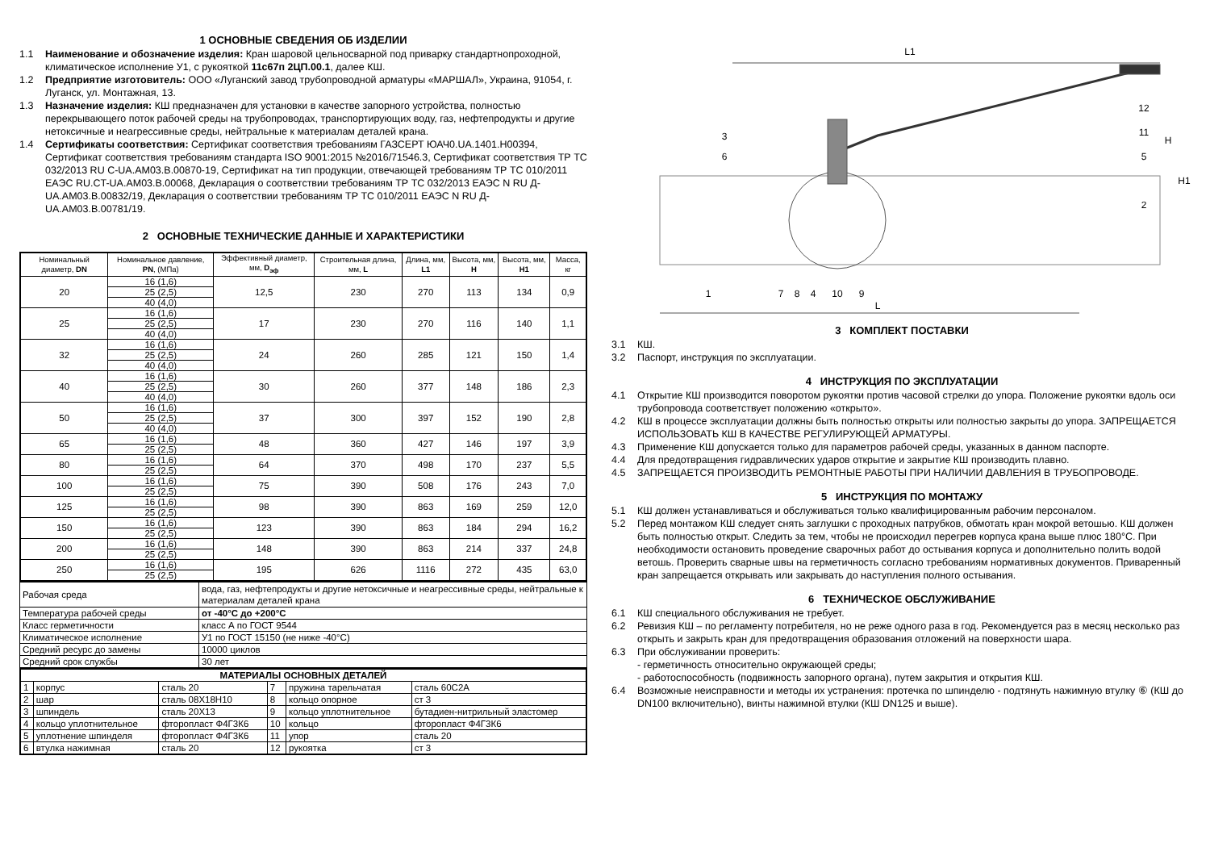1 ОСНОВНЫЕ СВЕДЕНИЯ ОБ ИЗДЕЛИИ
1.1 Наименование и обозначение изделия: Кран шаровой цельносварной под приварку стандартнопроходной, климатическое исполнение У1, с рукояткой 11с67п 2ЦП.00.1, далее КШ.
1.2 Предприятие изготовитель: ООО «Луганский завод трубопроводной арматуры «МАРШАЛ», Украина, 91054, г. Луганск, ул. Монтажная, 13.
1.3 Назначение изделия: КШ предназначен для установки в качестве запорного устройства, полностью перекрывающего поток рабочей среды на трубопроводах, транспортирующих воду, газ, нефтепродукты и другие нетоксичные и неагрессивные среды, нейтральные к материалам деталей крана.
1.4 Сертификаты соответствия: Сертификат соответствия требованиям ГАЗСЕРТ ЮАЧ0.UA.1401.Н00394, Сертификат соответствия требованиям стандарта ISO 9001:2015 №2016/71546.3, Сертификат соответствия ТР ТС 032/2013 RU C-UA.AM03.B.00870-19, Сертификат на тип продукции, отвечающей требованиям ТР ТС 010/2011 ЕАЭС RU.CT-UA.AM03.B.00068, Декларация о соответствии требованиям ТР ТС 032/2013 ЕАЭС N RU Д-UA.AM03.B.00832/19, Декларация о соответствии требованиям ТР ТС 010/2011 ЕАЭС N RU Д-UA.AM03.B.00781/19.
2 ОСНОВНЫЕ ТЕХНИЧЕСКИЕ ДАННЫЕ И ХАРАКТЕРИСТИКИ
| Номинальный диаметр, DN | Номинальное давление, PN , (МПа) | Эффективный диаметр, мм, D<sub>эф</sub> | Строительная длина, мм, L | Длина, мм, L1 | Высота, мм, H | Высота, мм, H1 | Масса, кг |
| --- | --- | --- | --- | --- | --- | --- | --- |
| 20 | 16 (1,6) | 12,5 | 230 | 270 | 113 | 134 | 0,9 |
| | 25 (2,5) | | | | | | |
| | 40 (4,0) | | | | | | |
| 25 | 16 (1,6) | 17 | 230 | 270 | 116 | 140 | 1,1 |
| | 25 (2,5) | | | | | | |
| | 40 (4,0) | | | | | | |
| 32 | 16 (1,6) | 24 | 260 | 285 | 121 | 150 | 1,4 |
| | 25 (2,5) | | | | | | |
| | 40 (4,0) | | | | | | |
| 40 | 16 (1,6) | 30 | 260 | 377 | 148 | 186 | 2,3 |
| | 25 (2,5) | | | | | | |
| | 40 (4,0) | | | | | | |
| 50 | 16 (1,6) | 37 | 300 | 397 | 152 | 190 | 2,8 |
| | 25 (2,5) | | | | | | |
| | 40 (4,0) | | | | | | |
| 65 | 16 (1,6) | 48 | 360 | 427 | 146 | 197 | 3,9 |
| | 25 (2,5) | | | | | | |
| 80 | 16 (1,6) | 64 | 370 | 498 | 170 | 237 | 5,5 |
| | 25 (2,5) | | | | | | |
| 100 | 16 (1,6) | 75 | 390 | 508 | 176 | 243 | 7,0 |
| | 25 (2,5) | | | | | | |
| 125 | 16 (1,6) | 98 | 390 | 863 | 169 | 259 | 12,0 |
| | 25 (2,5) | | | | | | |
| 150 | 16 (1,6) | 123 | 390 | 863 | 184 | 294 | 16,2 |
| | 25 (2,5) | | | | | | |
| 200 | 16 (1,6) | 148 | 390 | 863 | 214 | 337 | 24,8 |
| | 25 (2,5) | | | | | | |
| 250 | 16 (1,6) | 195 | 626 | 1116 | 272 | 435 | 63,0 |
| | 25 (2,5) | | | | | | |
| Рабочая среда | вода, газ, нефтепродукты и другие нетоксичные и неагрессивные среды, нейтральные к материалам деталей крана |
| Температура рабочей среды | от -40°С до +200°С |
| Класс герметичности | класс А по ГОСТ 9544 |
| Климатическое исполнение | У1 по ГОСТ 15150 (не ниже -40°С) |
| Средний ресурс до замены | 10000 циклов |
| Средний срок службы | 30 лет |
| МАТЕРИАЛЫ ОСНОВНЫХ ДЕТАЛЕЙ | | | | | |
| 1 | корпус | сталь 20 | 7 | пружина тарельчатая | сталь 60С2А |
| 2 | шар | сталь 08Х18Н10 | 8 | кольцо опорное | ст 3 |
| 3 | шпиндель | сталь 20Х13 | 9 | кольцо уплотнительное | бутадиен-нитрильный эластомер |
| 4 | кольцо уплотнительное | фторопласт Ф4Г3К6 | 10 | кольцо | фторопласт Ф4Г3К6 |
| 5 | уплотнение шпинделя | фторопласт Ф4Г3К6 | 11 | упор | сталь 20 |
| 6 | втулка нажимная | сталь 20 | 12 | рукоятка | ст 3 |
L1
L
H
H1
12
11
5
2
3
6
1
7
8
4
10
9
3 КОМПЛЕКТ ПОСТАВКИ
3.1 КШ.
3.2 Паспорт, инструкция по эксплуатации.
4 ИНСТРУКЦИЯ ПО ЭКСПЛУАТАЦИИ
4.1 Открытие КШ производится поворотом рукоятки против часовой стрелки до упора. Положение рукоятки вдоль оси трубопровода соответствует положению «открыто».
4.2 КШ в процессе эксплуатации должны быть полностью открыты или полностью закрыты до упора. ЗАПРЕЩАЕТСЯ ИСПОЛЬЗОВАТЬ КШ В КАЧЕСТВЕ РЕГУЛИРУЮЩЕЙ АРМАТУРЫ.
4.3 Применение КШ допускается только для параметров рабочей среды, указанных в данном паспорте.
4.4 Для предотвращения гидравлических ударов открытие и закрытие КШ производить плавно.
4.5 ЗАПРЕЩАЕТСЯ ПРОИЗВОДИТЬ РЕМОНТНЫЕ РАБОТЫ ПРИ НАЛИЧИИ ДАВЛЕНИЯ В ТРУБОПРОВОДЕ.
5 ИНСТРУКЦИЯ ПО МОНТАЖУ
5.1 КШ должен устанавливаться и обслуживаться только квалифицированным рабочим персоналом.
5.2 Перед монтажом КШ следует снять заглушки с проходных патрубков, обмотать кран мокрой ветошью. КШ должен быть полностью открыт. Следить за тем, чтобы не происходил перегрев корпуса крана выше плюс 180°С. При необходимости остановить проведение сварочных работ до остывания корпуса и дополнительно полить водой ветошь. Проверить сварные швы на герметичность согласно требованиям нормативных документов. Приваренный кран запрещается открывать или закрывать до наступления полного остывания.
6 ТЕХНИЧЕСКОЕ ОБСЛУЖИВАНИЕ
6.1 КШ специального обслуживания не требует.
6.2 Ревизия КШ – по регламенту потребителя, но не реже одного раза в год. Рекомендуется раз в месяц несколько раз открыть и закрыть кран для предотвращения образования отложений на поверхности шара.
6.3 При обслуживании проверить:
- герметичность относительно окружающей среды;
- работоспособность (подвижность запорного органа), путем закрытия и открытия КШ.
6.4 Возможные неисправности и методы их устранения: протечка по шпинделю - подтянуть нажимную втулку ⑥ (КШ до DN100 включительно), винты нажимной втулки (КШ DN125 и выше).